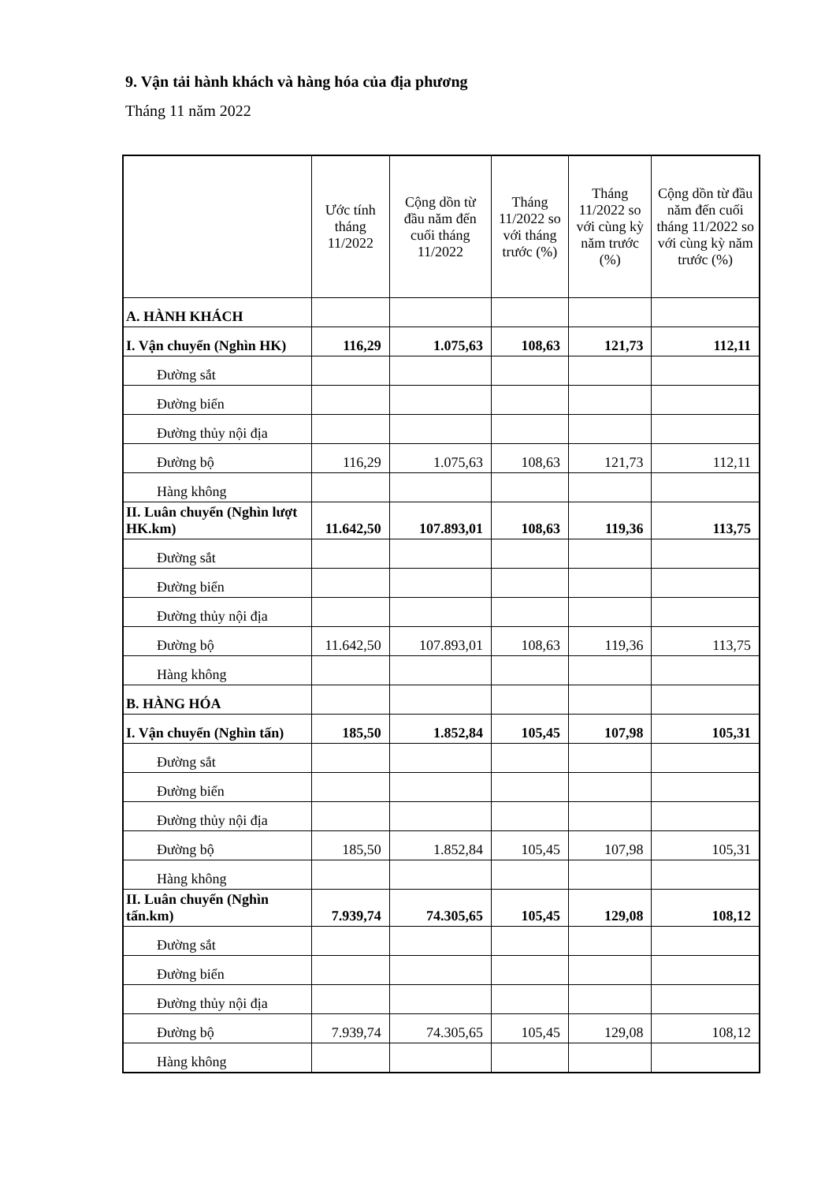9. Vận tải hành khách và hàng hóa của địa phương
Tháng 11 năm 2022
| | Ước tính tháng 11/2022 | Cộng dồn từ đầu năm đến cuối tháng 11/2022 | Tháng 11/2022 so với tháng trước (%) | Tháng 11/2022 so với cùng kỳ năm trước (%) | Cộng dồn từ đầu năm đến cuối tháng 11/2022 so với cùng kỳ năm trước (%) |
| --- | --- | --- | --- | --- | --- |
| A. HÀNH KHÁCH | | | | | |
| I. Vận chuyển (Nghìn HK) | 116,29 | 1.075,63 | 108,63 | 121,73 | 112,11 |
| Đường sắt | | | | | |
| Đường biển | | | | | |
| Đường thủy nội địa | | | | | |
| Đường bộ | 116,29 | 1.075,63 | 108,63 | 121,73 | 112,11 |
| Hàng không | | | | | |
| II. Luân chuyển (Nghìn lượt HK.km) | 11.642,50 | 107.893,01 | 108,63 | 119,36 | 113,75 |
| Đường sắt | | | | | |
| Đường biển | | | | | |
| Đường thủy nội địa | | | | | |
| Đường bộ | 11.642,50 | 107.893,01 | 108,63 | 119,36 | 113,75 |
| Hàng không | | | | | |
| B. HÀNG HÓA | | | | | |
| I. Vận chuyển (Nghìn tấn) | 185,50 | 1.852,84 | 105,45 | 107,98 | 105,31 |
| Đường sắt | | | | | |
| Đường biển | | | | | |
| Đường thủy nội địa | | | | | |
| Đường bộ | 185,50 | 1.852,84 | 105,45 | 107,98 | 105,31 |
| Hàng không | | | | | |
| II. Luân chuyển (Nghìn tấn.km) | 7.939,74 | 74.305,65 | 105,45 | 129,08 | 108,12 |
| Đường sắt | | | | | |
| Đường biển | | | | | |
| Đường thủy nội địa | | | | | |
| Đường bộ | 7.939,74 | 74.305,65 | 105,45 | 129,08 | 108,12 |
| Hàng không | | | | | |